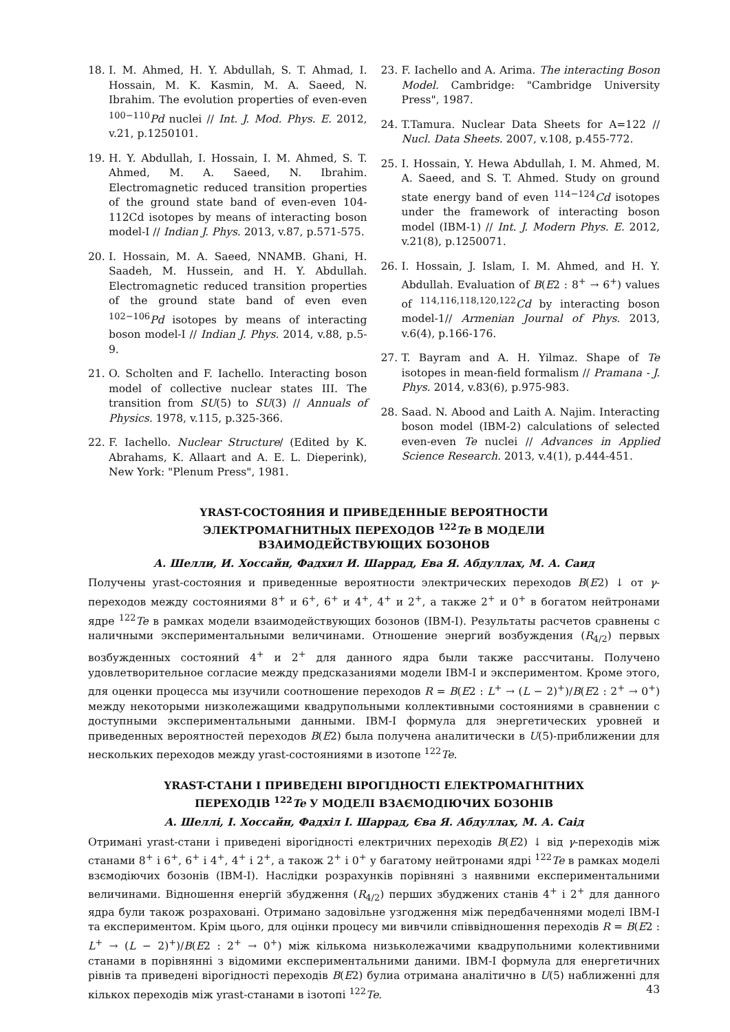18. I. M. Ahmed, H. Y. Abdullah, S. T. Ahmad, I. Hossain, M. K. Kasmin, M. A. Saeed, N. Ibrahim. The evolution properties of even-even <sup>100−110</sup>Pd nuclei // Int. J. Mod. Phys. E. 2012, v.21, p.1250101.
19. H. Y. Abdullah, I. Hossain, I. M. Ahmed, S. T. Ahmed, M. A. Saeed, N. Ibrahim. Electromagnetic reduced transition properties of the ground state band of even-even 104-112Cd isotopes by means of interacting boson model-I // Indian J. Phys. 2013, v.87, p.571-575.
20. I. Hossain, M. A. Saeed, NNAMB. Ghani, H. Saadeh, M. Hussein, and H. Y. Abdullah. Electromagnetic reduced transition properties of the ground state band of even even <sup>102−106</sup>Pd isotopes by means of interacting boson model-I // Indian J. Phys. 2014, v.88, p.5-9.
21. O. Scholten and F. Iachello. Interacting boson model of collective nuclear states III. The transition from SU(5) to SU(3) // Annuals of Physics. 1978, v.115, p.325-366.
22. F. Iachello. Nuclear Structure/ (Edited by K. Abrahams, K. Allaart and A. E. L. Dieperink), New York: "Plenum Press", 1981.
23. F. Iachello and A. Arima. The interacting Boson Model. Cambridge: "Cambridge University Press", 1987.
24. T.Tamura. Nuclear Data Sheets for A=122 // Nucl. Data Sheets. 2007, v.108, p.455-772.
25. I. Hossain, Y. Hewa Abdullah, I. M. Ahmed, M. A. Saeed, and S. T. Ahmed. Study on ground state energy band of even <sup>114−124</sup>Cd isotopes under the framework of interacting boson model (IBM-1) // Int. J. Modern Phys. E. 2012, v.21(8), p.1250071.
26. I. Hossain, J. Islam, I. M. Ahmed, and H. Y. Abdullah. Evaluation of B(E2 : 8<sup>+</sup> → 6<sup>+</sup>) values of <sup>114,116,118,120,122</sup>Cd by interacting boson model-1// Armenian Journal of Phys. 2013, v.6(4), p.166-176.
27. T. Bayram and A. H. Yilmaz. Shape of Te isotopes in mean-field formalism // Pramana - J. Phys. 2014, v.83(6), p.975-983.
28. Saad. N. Abood and Laith A. Najim. Interacting boson model (IBM-2) calculations of selected even-even Te nuclei // Advances in Applied Science Research. 2013, v.4(1), p.444-451.
YRAST-СОСТОЯНИЯ И ПРИВЕДЕННЫЕ ВЕРОЯТНОСТИ
ЭЛЕКТРОМАГНИТНЫХ ПЕРЕХОДОВ <sup>122</sup>Te В МОДЕЛИ
ВЗАИМОДЕЙСТВУЮЩИХ БОЗОНОВ
А. Шелли, И. Хоссайн, Фадхил И. Шаррад, Ева Я. Абдуллах, М. А. Саид
Получены yrast-состояния и приведенные вероятности электрических переходов B(E2) ↓ от γ-переходов между состояниями 8<sup>+</sup> и 6<sup>+</sup>, 6<sup>+</sup> и 4<sup>+</sup>, 4<sup>+</sup> и 2<sup>+</sup>, а также 2<sup>+</sup> и 0<sup>+</sup> в богатом нейтронами ядре <sup>122</sup>Te в рамках модели взаимодействующих бозонов (IBM-I). Результаты расчетов сравнены с наличными экспериментальными величинами. Отношение энергий возбуждения (R<sub>4/2</sub>) первых возбужденных состояний 4<sup>+</sup> и 2<sup>+</sup> для данного ядра были также рассчитаны. Получено удовлетворительное согласие между предсказаниями модели IBM-I и экспериментом. Кроме этого, для оценки процесса мы изучили соотношение переходов R = B(E2 : L<sup>+</sup> → (L − 2)<sup>+</sup>)/B(E2 : 2<sup>+</sup> → 0<sup>+</sup>) между некоторыми низколежащими квадрупольными коллективными состояниями в сравнении с доступными экспериментальными данными. IBM-I формула для энергетических уровней и приведенных вероятностей переходов B(E2) была получена аналитически в U(5)-приближении для нескольких переходов между yrast-состояниями в изотопе <sup>122</sup>Te.
YRAST-СТАНИ І ПРИВЕДЕНІ ВІРОГІДНОСТІ ЕЛЕКТРОМАГНІТНИХ
ПЕРЕХОДІВ <sup>122</sup>Te У МОДЕЛІ ВЗАЄМОДІЮЧИХ БОЗОНІВ
А. Шеллі, І. Хоссайн, Фадхіл І. Шаррад, Єва Я. Абдуллах, М. А. Саід
Отримані yrast-стани і приведені вірогідності електричних переходів B(E2) ↓ від γ-переходів між станами 8<sup>+</sup> і 6<sup>+</sup>, 6<sup>+</sup> і 4<sup>+</sup>, 4<sup>+</sup> і 2<sup>+</sup>, а також 2<sup>+</sup> і 0<sup>+</sup> у багатому нейтронами ядрі <sup>122</sup>Te в рамках моделі взємодіючих бозонів (IBM-I). Наслідки розрахунків порівняні з наявними експериментальними величинами. Відношення енергій збудження (R<sub>4/2</sub>) перших збуджених станів 4<sup>+</sup> і 2<sup>+</sup> для данного ядра були також розраховані. Отримано задовільне узгодження між передбаченнями моделі IBM-I та експериментом. Крім цього, для оцінки процесу ми вивчили співвідношення переходів R = B(E2 : L<sup>+</sup> → (L − 2)<sup>+</sup>)/B(E2 : 2<sup>+</sup> → 0<sup>+</sup>) між кількома низьколежачими квадрупольними колективними станами в порівнянні з відомими експериментальними даними. IBM-I формула для енергетичних рівнів та приведені вірогідності переходів B(E2) булиа отримана аналітично в U(5) наближенні для кількох переходів між yrast-станами в ізотопі <sup>122</sup>Te.
43